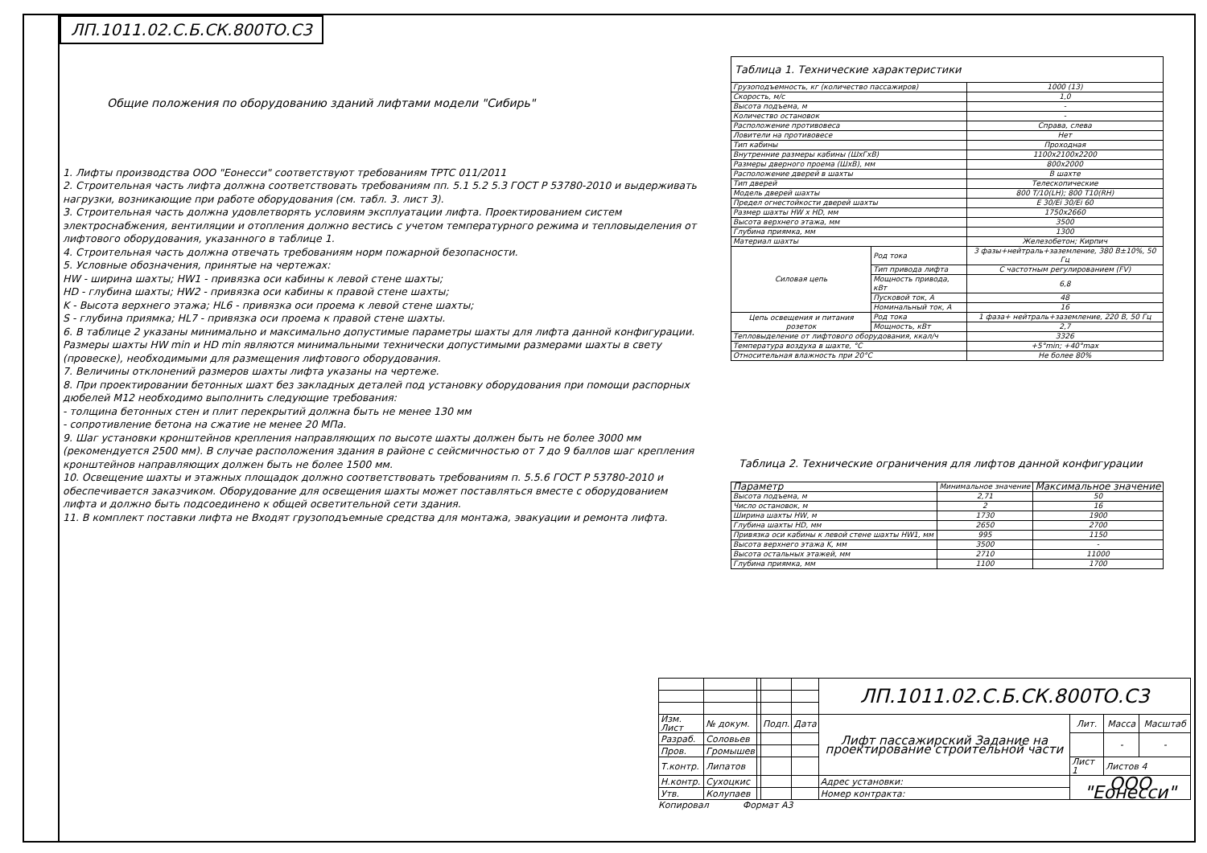ЛП.1011.02.С.Б.СК.800ТО.С3
Общие положения по оборудованию зданий лифтами модели "Сибирь"
1. Лифты производства ООО "Еонесси" соответствуют требованиям ТРТС 011/2011
2. Строительная часть лифта должна соответствовать требованиям пп. 5.1 5.2 5.3 ГОСТ Р 53780-2010 и выдерживать нагрузки, возникающие при работе оборудования (см. табл. 3. лист 3).
3. Строительная часть должна удовлетворять условиям эксплуатации лифта. Проектированием систем электроснабжения, вентиляции и отопления должно вестись с учетом температурного режима и тепловыделения от лифтового оборудования, указанного в таблице 1.
4. Строительная часть должна отвечать требованиям норм пожарной безопасности.
5. Условные обозначения, принятые на чертежах:
HW - ширина шахты; HW1 - привязка оси кабины к левой стене шахты;
HD - глубина шахты; HW2 - привязка оси кабины к правой стене шахты;
K - Высота верхнего этажа; HL6 - привязка оси проема к левой стене шахты;
S - глубина приямка; HL7 - привязка оси проема к правой стене шахты.
6. В таблице 2 указаны минимально и максимально допустимые параметры шахты для лифта данной конфигурации. Размеры шахты HW min и HD min являются минимальными технически допустимыми размерами шахты в свету (провеске), необходимыми для размещения лифтового оборудования.
7. Величины отклонений размеров шахты лифта указаны на чертеже.
8. При проектировании бетонных шахт без закладных деталей под установку оборудования при помощи распорных дюбелей М12 необходимо выполнить следующие требования:
- толщина бетонных стен и плит перекрытий должна быть не менее 130 мм
- сопротивление бетона на сжатие не менее 20 МПа.
9. Шаг установки кронштейнов крепления направляющих по высоте шахты должен быть не более 3000 мм (рекомендуется 2500 мм). В случае расположения здания в районе с сейсмичностью от 7 до 9 баллов шаг крепления кронштейнов направляющих должен быть не более 1500 мм.
10. Освещение шахты и этажных площадок должно соответствовать требованиям п. 5.5.6 ГОСТ Р 53780-2010 и обеспечивается заказчиком. Оборудование для освещения шахты может поставляться вместе с оборудованием лифта и должно быть подсоединено к общей осветительной сети здания.
11. В комплект поставки лифта не Входят грузоподъемные средства для монтажа, эвакуации и ремонта лифта.
| Таблица 1. Технические характеристики | | |
| Грузоподъемность, кг (количество пассажиров) | | 1000 (13) |
| Скорость, м/с | | 1,0 |
| Высота подъема, м | | - |
| Количество остановок | | - |
| Расположение противовеса | | Справа, слева |
| Ловители на противовесе | | Нет |
| Тип кабины | | Проходная |
| Внутренние размеры кабины (ШхГхВ) | | 1100x2100x2200 |
| Размеры дверного проема (ШхВ), мм | | 800x2000 |
| Расположение дверей в шахты | | В шахте |
| Тип дверей | | Телескопические |
| Модель дверей шахты | | 800 T/10(LH); 800 T10(RH) |
| Предел огнестойкости дверей шахты | | E 30/Ei 30/Ei 60 |
| Размер шахты HW x HD, мм | | 1750x2660 |
| Высота верхнего этажа, мм | | 3500 |
| Глубина приямка, мм | | 1300 |
| Материал шахты | | Железобетон; Кирпич |
| Силовая цепь | Род тока | 3 фазы+нейтраль+заземление, 380 В±10%, 50 Гц |
| | Тип привода лифта | С частотным регулированием (FV) |
| | Мощность привода, кВт | 6,8 |
| | Пусковой ток, А | 48 |
| | Номинальный ток, А | 16 |
| Цепь освещения и питания розеток | Род тока | 1 фаза+ нейтраль+заземление, 220 В, 50 Гц |
| | Мощность, кВт | 2,7 |
| Тепловыделение от лифтового оборудования, ккал/ч | | 3326 |
| Температура воздуха в шахте, °С | | +5°min; +40°max |
| Относительная влажность при 20°С | | Не более 80% |
Таблица 2. Технические ограничения для лифтов данной конфигурации
| Параметр | Минимальное значение | Максимальное значение |
| --- | --- | --- |
| Высота подъема, м | 2,71 | 50 |
| Число остановок, м | 2 | 16 |
| Ширина шахты HW, м | 1730 | 1900 |
| Глубина шахты HD, мм | 2650 | 2700 |
| Привязка оси кабины к левой стене шахты HW1, мм | 995 | 1150 |
| Высота верхнего этажа K, мм | 3500 | - |
| Высота остальных этажей, мм | 2710 | 11000 |
| Глубина приямка, мм | 1100 | 1700 |
| | | | | | ЛП.1011.02.С.Б.СК.800ТО.С3 | | | |
| Изм. Лист | № докум. | | Подп. | Дата | Лифт пассажирский Задание на проектирование строительной части | Лит. | Масса | Масштаб |
| Разраб. | Соловьев | | | | | | - | - |
| Пров. | Громышев | | | | | | | |
| Т.контр. | Липатов | | | | | Лист 1 | Листов 4 | |
| Н.контр. | Сухоцкис | | | | Адрес установки: | ООО "Еонесси" | | |
| Утв. | Колупаев | | | | Номер контракта: | | | |
Копировал Формат А3